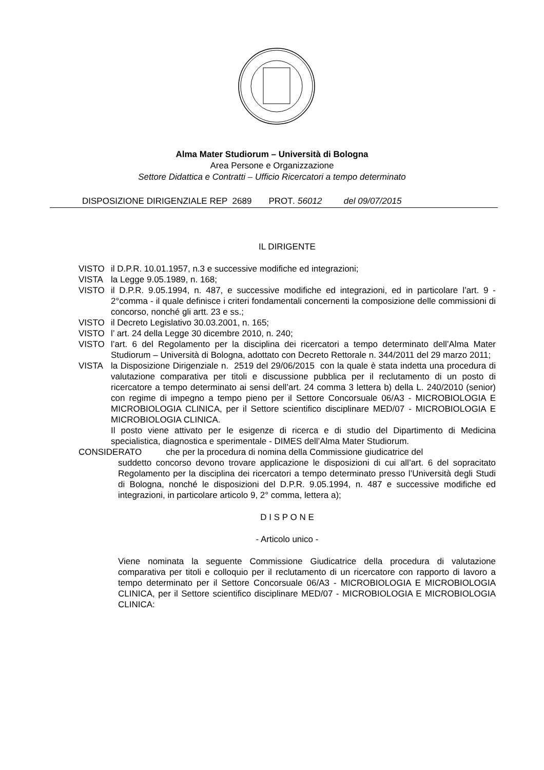Alma Mater Studiorum – Università di Bologna
Area Persone e Organizzazione
Settore Didattica e Contratti – Ufficio Ricercatori a tempo determinato
DISPOSIZIONE DIRIGENZIALE REP 2689 PROT. 56012 del 09/07/2015
IL DIRIGENTE
VISTO il D.P.R. 10.01.1957, n.3 e successive modifiche ed integrazioni;
VISTA la Legge 9.05.1989, n. 168;
VISTO il D.P.R. 9.05.1994, n. 487, e successive modifiche ed integrazioni, ed in particolare l’art. 9 - 2°comma - il quale definisce i criteri fondamentali concernenti la composizione delle commissioni di concorso, nonché gli artt. 23 e ss.;
VISTO il Decreto Legislativo 30.03.2001, n. 165;
VISTO l’ art. 24 della Legge 30 dicembre 2010, n. 240;
VISTO l’art. 6 del Regolamento per la disciplina dei ricercatori a tempo determinato dell’Alma Mater Studiorum – Università di Bologna, adottato con Decreto Rettorale n. 344/2011 del 29 marzo 2011;
VISTA la Disposizione Dirigenziale n. 2519 del 29/06/2015 con la quale è stata indetta una procedura di valutazione comparativa per titoli e discussione pubblica per il reclutamento di un posto di ricercatore a tempo determinato ai sensi dell’art. 24 comma 3 lettera b) della L. 240/2010 (senior) con regime di impegno a tempo pieno per il Settore Concorsuale 06/A3 - MICROBIOLOGIA E MICROBIOLOGIA CLINICA, per il Settore scientifico disciplinare MED/07 - MICROBIOLOGIA E MICROBIOLOGIA CLINICA.
Il posto viene attivato per le esigenze di ricerca e di studio del Dipartimento di Medicina specialistica, diagnostica e sperimentale - DIMES dell’Alma Mater Studiorum.
CONSIDERATO che per la procedura di nomina della Commissione giudicatrice del
suddetto concorso devono trovare applicazione le disposizioni di cui all’art. 6 del sopracitato Regolamento per la disciplina dei ricercatori a tempo determinato presso l’Università degli Studi di Bologna, nonché le disposizioni del D.P.R. 9.05.1994, n. 487 e successive modifiche ed integrazioni, in particolare articolo 9, 2° comma, lettera a);
D I S P O N E
- Articolo unico -
Viene nominata la seguente Commissione Giudicatrice della procedura di valutazione comparativa per titoli e colloquio per il reclutamento di un ricercatore con rapporto di lavoro a tempo determinato per il Settore Concorsuale 06/A3 - MICROBIOLOGIA E MICROBIOLOGIA CLINICA, per il Settore scientifico disciplinare MED/07 - MICROBIOLOGIA E MICROBIOLOGIA CLINICA: